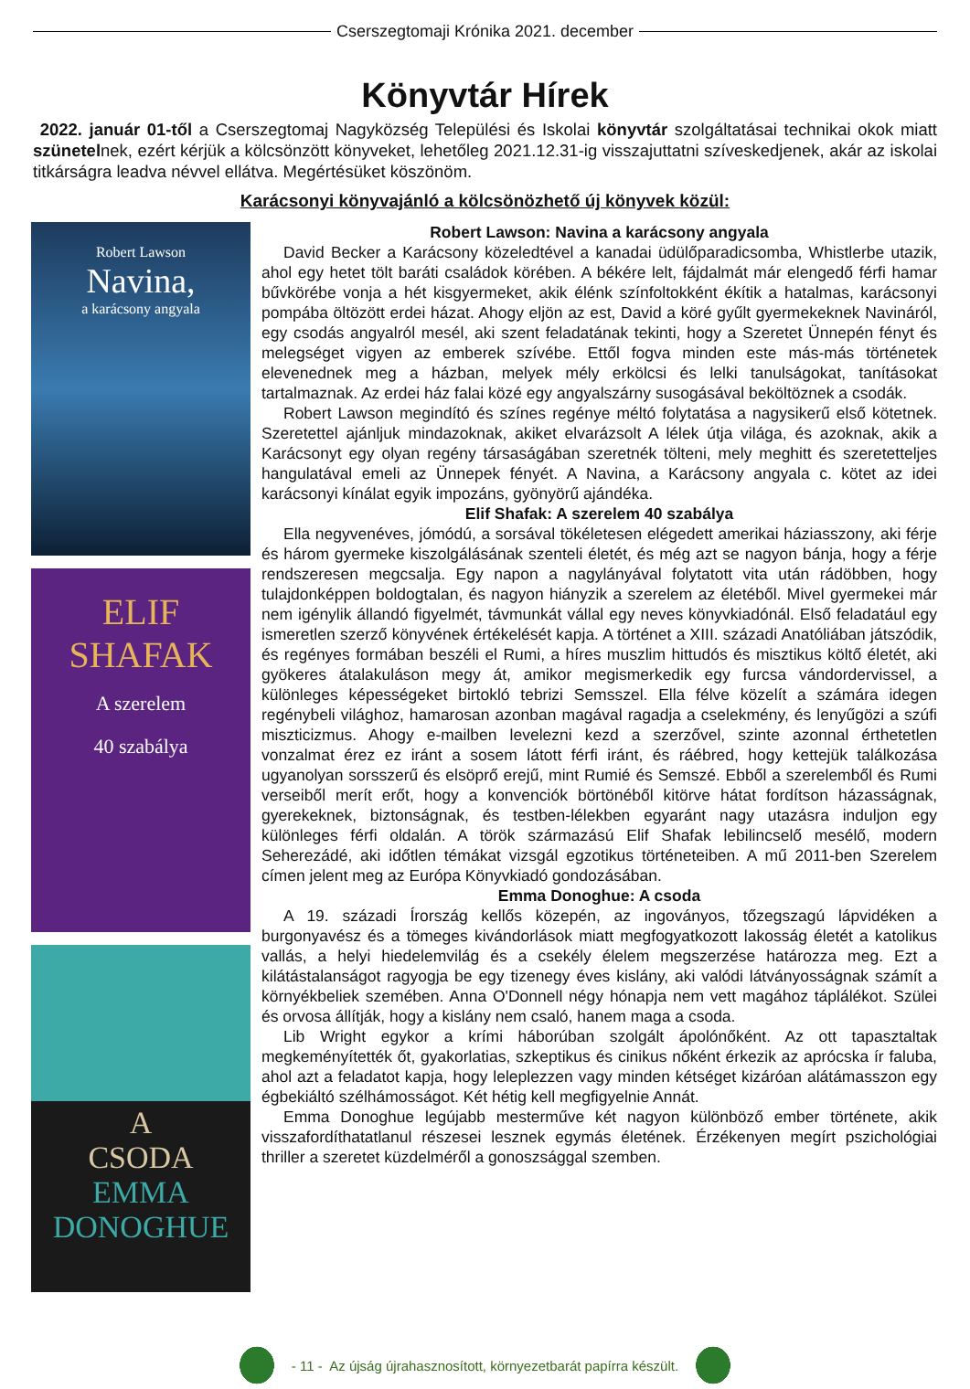Cserszegtomaji Krónika 2021. december
Könyvtár Hírek
2022. január 01-től a Cserszegtomaj Nagyközség Települési és Iskolai könyvtár szolgáltatásai technikai okok miatt szünetelnek, ezért kérjük a kölcsönzött könyveket, lehetőleg 2021.12.31-ig visszajuttatni szíveskedjenek, akár az iskolai titkárságra leadva névvel ellátva. Megértésüket köszönöm.
Karácsonyi könyvajánló a kölcsönözhető új könyvek közül:
Robert Lawson
Navina,
a karácsony angyala
ELIF
SHAFAK
A szerelem
40 szabálya
A
CSODA
EMMA
DONOGHUE
Robert Lawson: Navina a karácsony angyala
David Becker a Karácsony közeledtével a kanadai üdülőparadicsomba, Whistlerbe utazik, ahol egy hetet tölt baráti családok körében. A békére lelt, fájdalmát már elengedő férfi hamar bűvkörébe vonja a hét kisgyermeket, akik élénk színfoltokként ékítik a hatalmas, karácsonyi pompába öltözött erdei házat. Ahogy eljön az est, David a köré gyűlt gyermekeknek Navináról, egy csodás angyalról mesél, aki szent feladatának tekinti, hogy a Szeretet Ünnepén fényt és melegséget vigyen az emberek szívébe. Ettől fogva minden este más-más történetek elevenednek meg a házban, melyek mély erkölcsi és lelki tanulságokat, tanításokat tartalmaznak. Az erdei ház falai közé egy angyalszárny susogásával beköltöznek a csodák.
Robert Lawson megindító és színes regénye méltó folytatása a nagysikerű első kötetnek. Szeretettel ajánljuk mindazoknak, akiket elvarázsolt A lélek útja világa, és azoknak, akik a Karácsonyt egy olyan regény társaságában szeretnék tölteni, mely meghitt és szeretetteljes hangulatával emeli az Ünnepek fényét. A Navina, a Karácsony angyala c. kötet az idei karácsonyi kínálat egyik impozáns, gyönyörű ajándéka.
Elif Shafak: A szerelem 40 szabálya
Ella negyvenéves, jómódú, a sorsával tökéletesen elégedett amerikai háziasszony, aki férje és három gyermeke kiszolgálásának szenteli életét, és még azt se nagyon bánja, hogy a férje rendszeresen megcsalja. Egy napon a nagylányával folytatott vita után rádöbben, hogy tulajdonképpen boldogtalan, és nagyon hiányzik a szerelem az életéből. Mivel gyermekei már nem igénylik állandó figyelmét, távmunkát vállal egy neves könyvkiadónál. Első feladatául egy ismeretlen szerző könyvének értékelését kapja. A történet a XIII. századi Anatóliában játszódik, és regényes formában beszéli el Rumi, a híres muszlim hittudós és misztikus költő életét, aki gyökeres átalakuláson megy át, amikor megismerkedik egy furcsa vándordervissel, a különleges képességeket birtokló tebrizi Semsszel. Ella félve közelít a számára idegen regénybeli világhoz, hamarosan azonban magával ragadja a cselekmény, és lenyűgözi a szúfi miszticizmus. Ahogy e-mailben levelezni kezd a szerzővel, szinte azonnal érthetetlen vonzalmat érez ez iránt a sosem látott férfi iránt, és ráébred, hogy kettejük találkozása ugyanolyan sorsszerű és elsöprő erejű, mint Rumié és Semszé. Ebből a szerelemből és Rumi verseiből merít erőt, hogy a konvenciók börtönéből kitörve hátat fordítson házasságnak, gyerekeknek, biztonságnak, és testben-lélekben egyaránt nagy utazásra induljon egy különleges férfi oldalán. A török származású Elif Shafak lebilincselő mesélő, modern Seherezádé, aki időtlen témákat vizsgál egzotikus történeteiben. A mű 2011-ben Szerelem címen jelent meg az Európa Könyvkiadó gondozásában.
Emma Donoghue: A csoda
A 19. századi Írország kellős közepén, az ingoványos, tőzegszagú lápvidéken a burgonyavész és a tömeges kivándorlások miatt megfogyatkozott lakosság életét a katolikus vallás, a helyi hiedelemvilág és a csekély élelem megszerzése határozza meg. Ezt a kilátástalanságot ragyogja be egy tizenegy éves kislány, aki valódi látványosságnak számít a környékbeliek szemében. Anna O'Donnell négy hónapja nem vett magához táplálékot. Szülei és orvosa állítják, hogy a kislány nem csaló, hanem maga a csoda.
Lib Wright egykor a krími háborúban szolgált ápolónőként. Az ott tapasztaltak megkeményítették őt, gyakorlatias, szkeptikus és cinikus nőként érkezik az aprócska ír faluba, ahol azt a feladatot kapja, hogy leleplezzen vagy minden kétséget kizáróan alátámasszon egy égbekiáltó szélhámosságot. Két hétig kell megfigyelnie Annát.
Emma Donoghue legújabb mesterműve két nagyon különböző ember története, akik visszafordíthatatlanul részesei lesznek egymás életének. Érzékenyen megírt pszichológiai thriller a szeretet küzdelméről a gonoszsággal szemben.
- 11 - Az újság újrahasznosított, környezetbarát papírra készült.